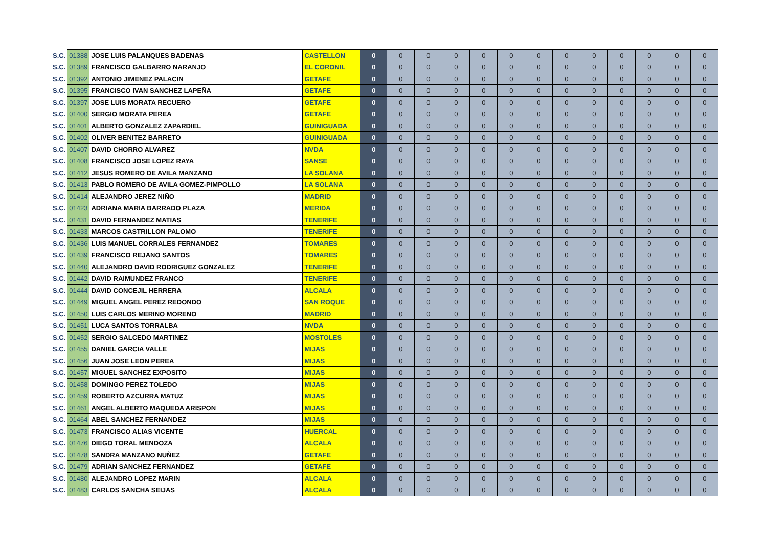| S.C. | 01388 | JOSE LUIS PALANQUES BADENAS | CASTELLON | 0 | 0 | 0 | 0 | 0 | 0 | 0 | 0 | 0 | 0 | 0 | 0 | 0 |
| S.C. | 01389 | FRANCISCO GALBARRO NARANJO | EL CORONIL | 0 | 0 | 0 | 0 | 0 | 0 | 0 | 0 | 0 | 0 | 0 | 0 | 0 |
| S.C. | 01392 | ANTONIO JIMENEZ PALACIN | GETAFE | 0 | 0 | 0 | 0 | 0 | 0 | 0 | 0 | 0 | 0 | 0 | 0 | 0 |
| S.C. | 01395 | FRANCISCO IVAN SANCHEZ LAPEÑA | GETAFE | 0 | 0 | 0 | 0 | 0 | 0 | 0 | 0 | 0 | 0 | 0 | 0 | 0 |
| S.C. | 01397 | JOSE LUIS MORATA RECUERO | GETAFE | 0 | 0 | 0 | 0 | 0 | 0 | 0 | 0 | 0 | 0 | 0 | 0 | 0 |
| S.C. | 01400 | SERGIO MORATA PEREA | GETAFE | 0 | 0 | 0 | 0 | 0 | 0 | 0 | 0 | 0 | 0 | 0 | 0 | 0 |
| S.C. | 01401 | ALBERTO GONZALEZ ZAPARDIEL | GUINIGUADA | 0 | 0 | 0 | 0 | 0 | 0 | 0 | 0 | 0 | 0 | 0 | 0 | 0 |
| S.C. | 01402 | OLIVER BENITEZ BARRETO | GUINIGUADA | 0 | 0 | 0 | 0 | 0 | 0 | 0 | 0 | 0 | 0 | 0 | 0 | 0 |
| S.C. | 01407 | DAVID CHORRO ALVAREZ | NVDA | 0 | 0 | 0 | 0 | 0 | 0 | 0 | 0 | 0 | 0 | 0 | 0 | 0 |
| S.C. | 01408 | FRANCISCO JOSE LOPEZ RAYA | SANSE | 0 | 0 | 0 | 0 | 0 | 0 | 0 | 0 | 0 | 0 | 0 | 0 | 0 |
| S.C. | 01412 | JESUS ROMERO DE AVILA MANZANO | LA SOLANA | 0 | 0 | 0 | 0 | 0 | 0 | 0 | 0 | 0 | 0 | 0 | 0 | 0 |
| S.C. | 01413 | PABLO ROMERO DE AVILA GOMEZ-PIMPOLLO | LA SOLANA | 0 | 0 | 0 | 0 | 0 | 0 | 0 | 0 | 0 | 0 | 0 | 0 | 0 |
| S.C. | 01414 | ALEJANDRO JEREZ NIÑO | MADRID | 0 | 0 | 0 | 0 | 0 | 0 | 0 | 0 | 0 | 0 | 0 | 0 | 0 |
| S.C. | 01423 | ADRIANA MARIA BARRADO PLAZA | MERIDA | 0 | 0 | 0 | 0 | 0 | 0 | 0 | 0 | 0 | 0 | 0 | 0 | 0 |
| S.C. | 01431 | DAVID FERNANDEZ MATIAS | TENERIFE | 0 | 0 | 0 | 0 | 0 | 0 | 0 | 0 | 0 | 0 | 0 | 0 | 0 |
| S.C. | 01433 | MARCOS CASTRILLON PALOMO | TENERIFE | 0 | 0 | 0 | 0 | 0 | 0 | 0 | 0 | 0 | 0 | 0 | 0 | 0 |
| S.C. | 01436 | LUIS MANUEL CORRALES FERNANDEZ | TOMARES | 0 | 0 | 0 | 0 | 0 | 0 | 0 | 0 | 0 | 0 | 0 | 0 | 0 |
| S.C. | 01439 | FRANCISCO REJANO SANTOS | TOMARES | 0 | 0 | 0 | 0 | 0 | 0 | 0 | 0 | 0 | 0 | 0 | 0 | 0 |
| S.C. | 01440 | ALEJANDRO DAVID RODRIGUEZ GONZALEZ | TENERIFE | 0 | 0 | 0 | 0 | 0 | 0 | 0 | 0 | 0 | 0 | 0 | 0 | 0 |
| S.C. | 01442 | DAVID RAIMUNDEZ FRANCO | TENERIFE | 0 | 0 | 0 | 0 | 0 | 0 | 0 | 0 | 0 | 0 | 0 | 0 | 0 |
| S.C. | 01444 | DAVID CONCEJIL HERRERA | ALCALA | 0 | 0 | 0 | 0 | 0 | 0 | 0 | 0 | 0 | 0 | 0 | 0 | 0 |
| S.C. | 01449 | MIGUEL ANGEL PEREZ REDONDO | SAN ROQUE | 0 | 0 | 0 | 0 | 0 | 0 | 0 | 0 | 0 | 0 | 0 | 0 | 0 |
| S.C. | 01450 | LUIS CARLOS MERINO MORENO | MADRID | 0 | 0 | 0 | 0 | 0 | 0 | 0 | 0 | 0 | 0 | 0 | 0 | 0 |
| S.C. | 01451 | LUCA SANTOS TORRALBA | NVDA | 0 | 0 | 0 | 0 | 0 | 0 | 0 | 0 | 0 | 0 | 0 | 0 | 0 |
| S.C. | 01452 | SERGIO SALCEDO MARTINEZ | MOSTOLES | 0 | 0 | 0 | 0 | 0 | 0 | 0 | 0 | 0 | 0 | 0 | 0 | 0 |
| S.C. | 01455 | DANIEL GARCIA VALLE | MIJAS | 0 | 0 | 0 | 0 | 0 | 0 | 0 | 0 | 0 | 0 | 0 | 0 | 0 |
| S.C. | 01456 | JUAN JOSE LEON PEREA | MIJAS | 0 | 0 | 0 | 0 | 0 | 0 | 0 | 0 | 0 | 0 | 0 | 0 | 0 |
| S.C. | 01457 | MIGUEL SANCHEZ EXPOSITO | MIJAS | 0 | 0 | 0 | 0 | 0 | 0 | 0 | 0 | 0 | 0 | 0 | 0 | 0 |
| S.C. | 01458 | DOMINGO PEREZ TOLEDO | MIJAS | 0 | 0 | 0 | 0 | 0 | 0 | 0 | 0 | 0 | 0 | 0 | 0 | 0 |
| S.C. | 01459 | ROBERTO AZCURRA MATUZ | MIJAS | 0 | 0 | 0 | 0 | 0 | 0 | 0 | 0 | 0 | 0 | 0 | 0 | 0 |
| S.C. | 01461 | ANGEL ALBERTO MAQUEDA ARISPON | MIJAS | 0 | 0 | 0 | 0 | 0 | 0 | 0 | 0 | 0 | 0 | 0 | 0 | 0 |
| S.C. | 01464 | ABEL SANCHEZ FERNANDEZ | MIJAS | 0 | 0 | 0 | 0 | 0 | 0 | 0 | 0 | 0 | 0 | 0 | 0 | 0 |
| S.C. | 01473 | FRANCISCO ALIAS VICENTE | HUERCAL | 0 | 0 | 0 | 0 | 0 | 0 | 0 | 0 | 0 | 0 | 0 | 0 | 0 |
| S.C. | 01476 | DIEGO TORAL MENDOZA | ALCALA | 0 | 0 | 0 | 0 | 0 | 0 | 0 | 0 | 0 | 0 | 0 | 0 | 0 |
| S.C. | 01478 | SANDRA MANZANO NUÑEZ | GETAFE | 0 | 0 | 0 | 0 | 0 | 0 | 0 | 0 | 0 | 0 | 0 | 0 | 0 |
| S.C. | 01479 | ADRIAN SANCHEZ FERNANDEZ | GETAFE | 0 | 0 | 0 | 0 | 0 | 0 | 0 | 0 | 0 | 0 | 0 | 0 | 0 |
| S.C. | 01480 | ALEJANDRO LOPEZ MARIN | ALCALA | 0 | 0 | 0 | 0 | 0 | 0 | 0 | 0 | 0 | 0 | 0 | 0 | 0 |
| S.C. | 01483 | CARLOS SANCHA SEIJAS | ALCALA | 0 | 0 | 0 | 0 | 0 | 0 | 0 | 0 | 0 | 0 | 0 | 0 | 0 |